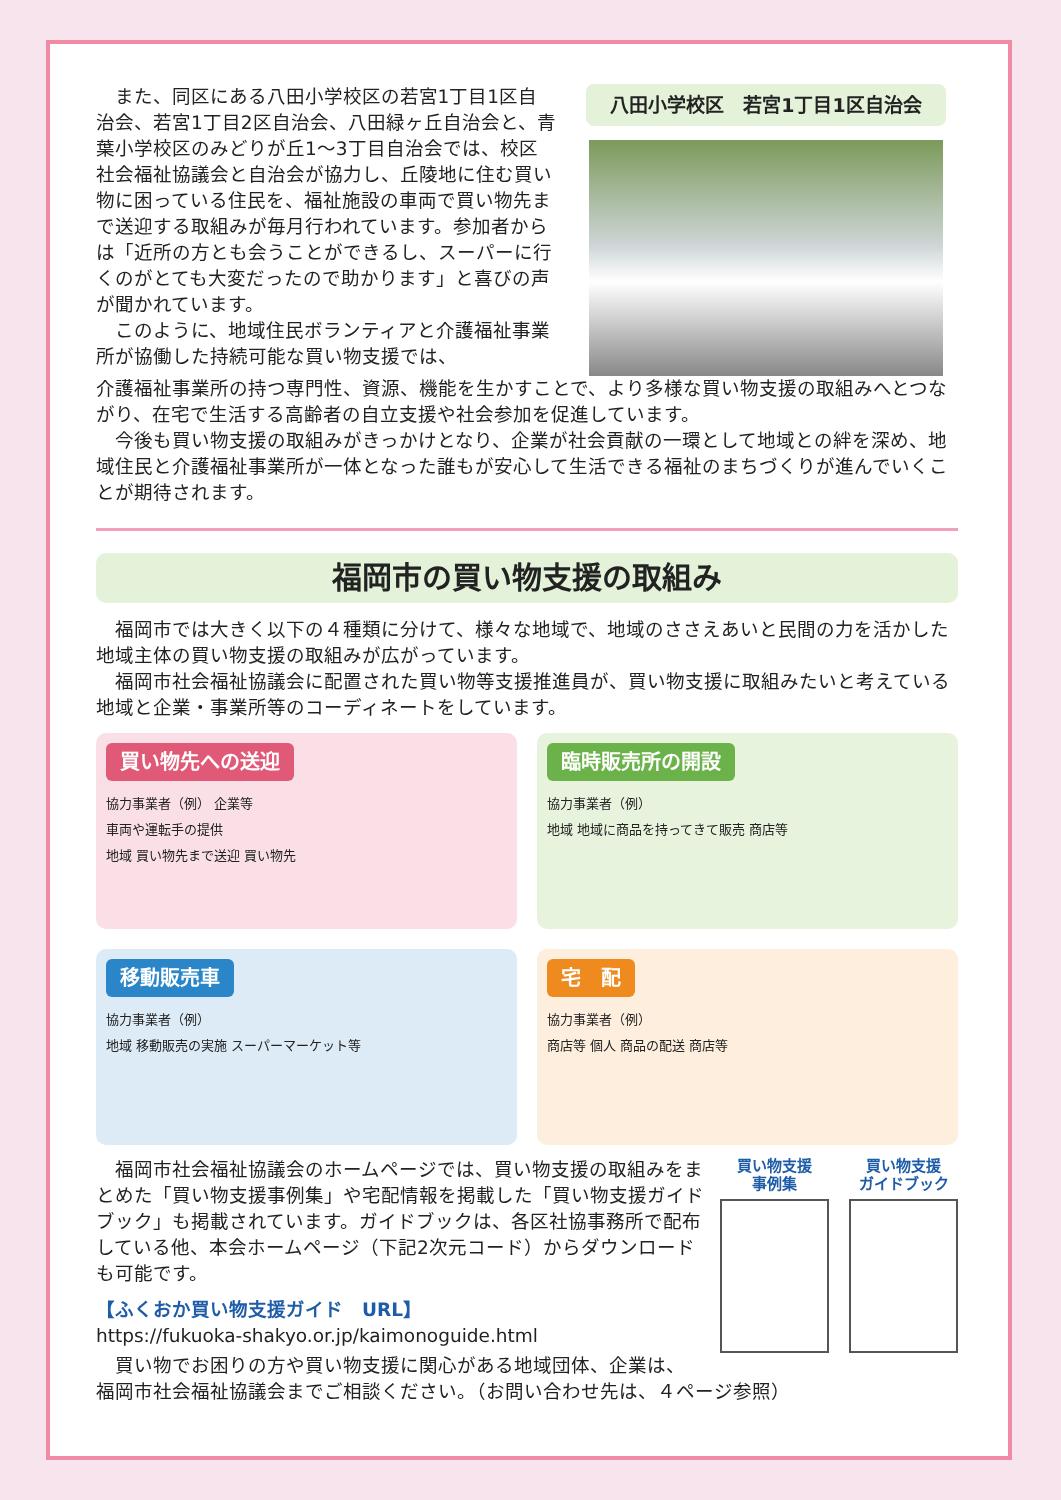また、同区にある八田小学校区の若宮1丁目1区自治会、若宮1丁目2区自治会、八田緑ヶ丘自治会と、青葉小学校区のみどりが丘1～3丁目自治会では、校区社会福祉協議会と自治会が協力し、丘陵地に住む買い物に困っている住民を、福祉施設の車両で買い物先まで送迎する取組みが毎月行われています。参加者からは「近所の方とも会うことができるし、スーパーに行くのがとても大変だったので助かります」と喜びの声が聞かれています。
このように、地域住民ボランティアと介護福祉事業所が協働した持続可能な買い物支援では、
八田小学校区　若宮1丁目1区自治会
介護福祉事業所の持つ専門性、資源、機能を生かすことで、より多様な買い物支援の取組みへとつながり、在宅で生活する高齢者の自立支援や社会参加を促進しています。
今後も買い物支援の取組みがきっかけとなり、企業が社会貢献の一環として地域との絆を深め、地域住民と介護福祉事業所が一体となった誰もが安心して生活できる福祉のまちづくりが進んでいくことが期待されます。
福岡市の買い物支援の取組み
福岡市では大きく以下の４種類に分けて、様々な地域で、地域のささえあいと民間の力を活かした地域主体の買い物支援の取組みが広がっています。
福岡市社会福祉協議会に配置された買い物等支援推進員が、買い物支援に取組みたいと考えている地域と企業・事業所等のコーディネートをしています。
買い物先への送迎
協力事業者（例） 企業等
車両や運転手の提供
地域 買い物先まで送迎 買い物先
臨時販売所の開設
協力事業者（例）
地域 地域に商品を持ってきて販売 商店等
移動販売車
協力事業者（例）
地域 移動販売の実施 スーパーマーケット等
宅　配
協力事業者（例）
商店等 個人 商品の配送 商店等
福岡市社会福祉協議会のホームページでは、買い物支援の取組みをまとめた「買い物支援事例集」や宅配情報を掲載した「買い物支援ガイドブック」も掲載されています。ガイドブックは、各区社協事務所で配布している他、本会ホームページ（下記2次元コード）からダウンロードも可能です。
【ふくおか買い物支援ガイド　URL】
https://fukuoka-shakyo.or.jp/kaimonoguide.html
買い物支援
事例集
買い物支援
ガイドブック
買い物でお困りの方や買い物支援に関心がある地域団体、企業は、
福岡市社会福祉協議会までご相談ください。（お問い合わせ先は、４ページ参照）